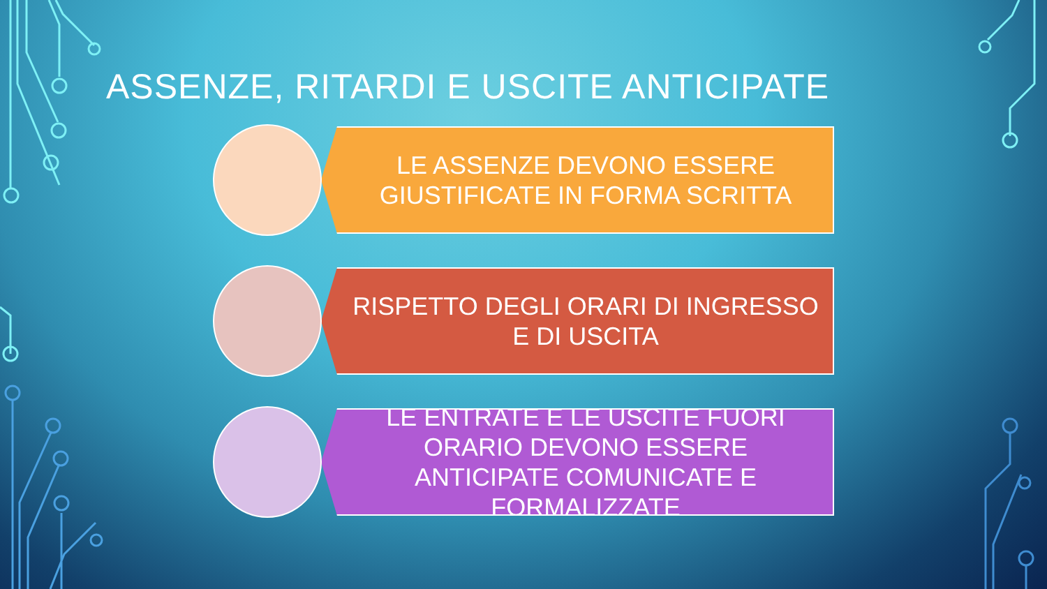ASSENZE, RITARDI E USCITE ANTICIPATE
LE ASSENZE DEVONO ESSERE GIUSTIFICATE IN FORMA SCRITTA
RISPETTO DEGLI ORARI DI INGRESSO E DI USCITA
LE ENTRATE E LE USCITE FUORI ORARIO DEVONO ESSERE ANTICIPATE COMUNICATE E FORMALIZZATE